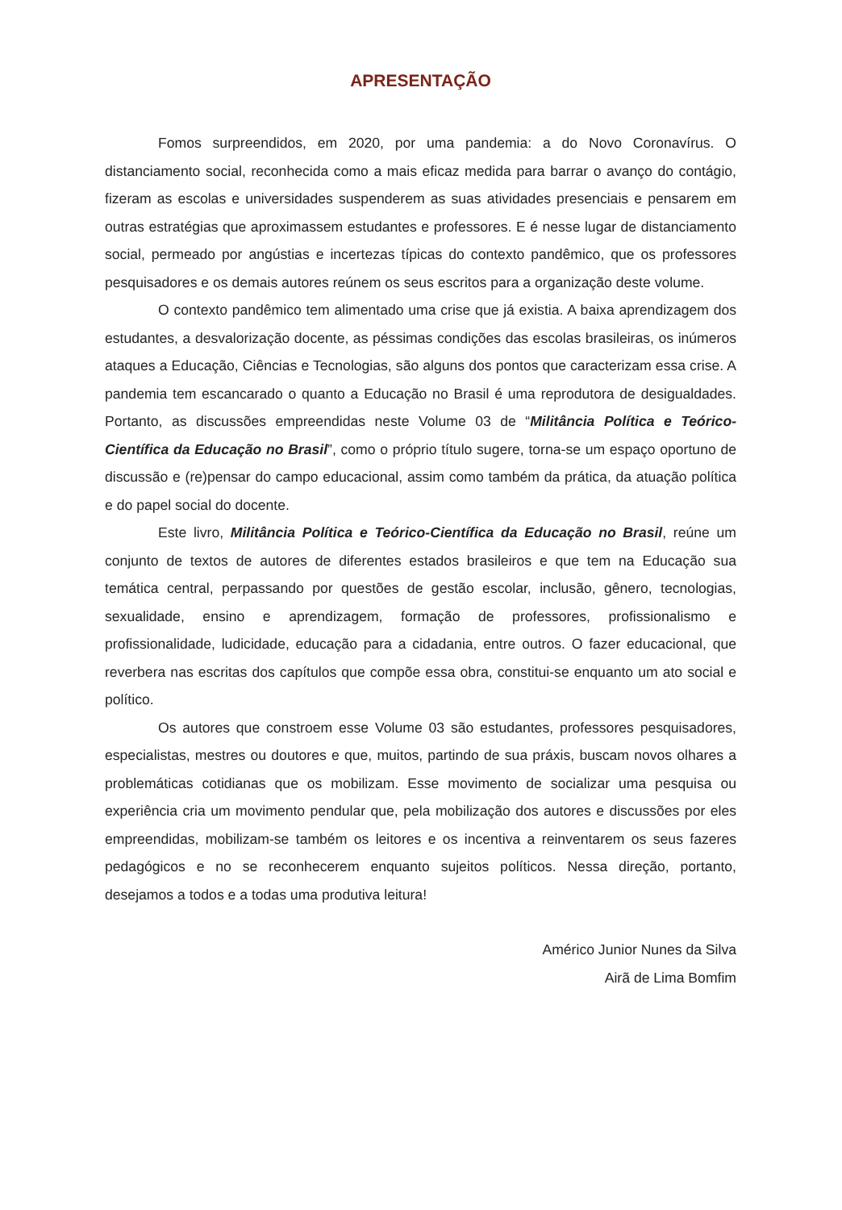APRESENTAÇÃO
Fomos surpreendidos, em 2020, por uma pandemia: a do Novo Coronavírus. O distanciamento social, reconhecida como a mais eficaz medida para barrar o avanço do contágio, fizeram as escolas e universidades suspenderem as suas atividades presenciais e pensarem em outras estratégias que aproximassem estudantes e professores. E é nesse lugar de distanciamento social, permeado por angústias e incertezas típicas do contexto pandêmico, que os professores pesquisadores e os demais autores reúnem os seus escritos para a organização deste volume.
O contexto pandêmico tem alimentado uma crise que já existia. A baixa aprendizagem dos estudantes, a desvalorização docente, as péssimas condições das escolas brasileiras, os inúmeros ataques a Educação, Ciências e Tecnologias, são alguns dos pontos que caracterizam essa crise. A pandemia tem escancarado o quanto a Educação no Brasil é uma reprodutora de desigualdades. Portanto, as discussões empreendidas neste Volume 03 de “Militância Política e Teórico-Científica da Educação no Brasil”, como o próprio título sugere, torna-se um espaço oportuno de discussão e (re)pensar do campo educacional, assim como também da prática, da atuação política e do papel social do docente.
Este livro, Militância Política e Teórico-Científica da Educação no Brasil, reúne um conjunto de textos de autores de diferentes estados brasileiros e que tem na Educação sua temática central, perpassando por questões de gestão escolar, inclusão, gênero, tecnologias, sexualidade, ensino e aprendizagem, formação de professores, profissionalismo e profissionalidade, ludicidade, educação para a cidadania, entre outros. O fazer educacional, que reverbera nas escritas dos capítulos que compõe essa obra, constitui-se enquanto um ato social e político.
Os autores que constroem esse Volume 03 são estudantes, professores pesquisadores, especialistas, mestres ou doutores e que, muitos, partindo de sua práxis, buscam novos olhares a problemáticas cotidianas que os mobilizam. Esse movimento de socializar uma pesquisa ou experiência cria um movimento pendular que, pela mobilização dos autores e discussões por eles empreendidas, mobilizam-se também os leitores e os incentiva a reinventarem os seus fazeres pedagógicos e no se reconhecerem enquanto sujeitos políticos. Nessa direção, portanto, desejamos a todos e a todas uma produtiva leitura!
Américo Junior Nunes da Silva
Airã de Lima Bomfim